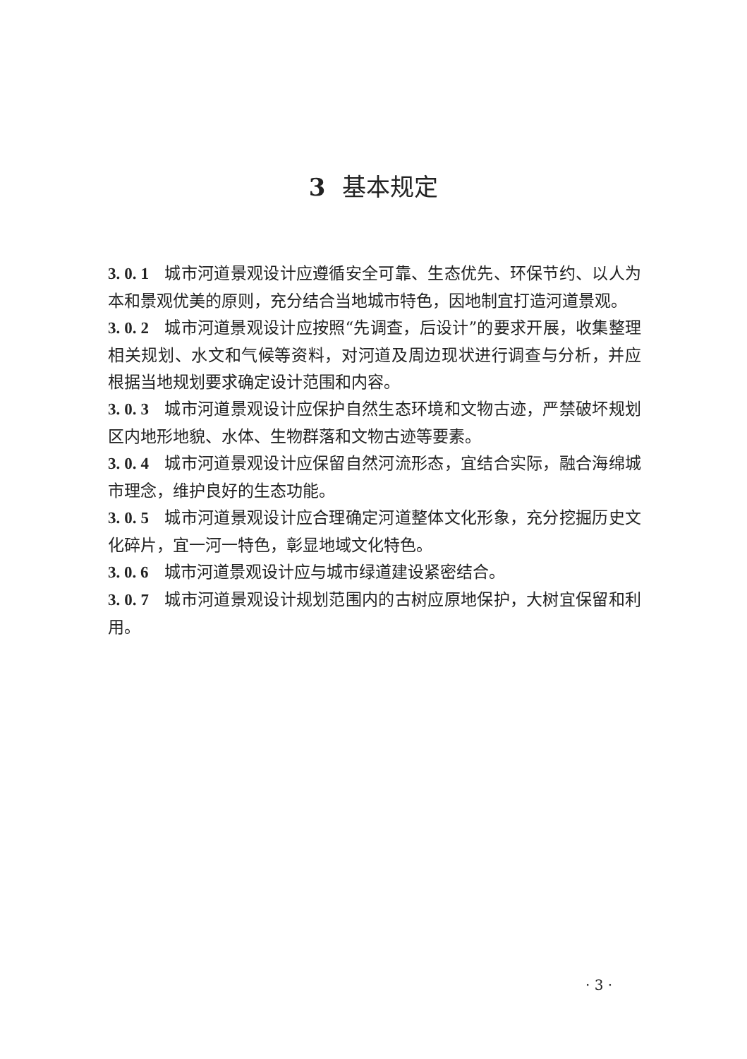3 基本规定
3. 0. 1 城市河道景观设计应遵循安全可靠、生态优先、环保节约、以人为本和景观优美的原则，充分结合当地城市特色，因地制宜打造河道景观。
3. 0. 2 城市河道景观设计应按照“先调查，后设计”的要求开展，收集整理相关规划、水文和气候等资料，对河道及周边现状进行调查与分析，并应根据当地规划要求确定设计范围和内容。
3. 0. 3 城市河道景观设计应保护自然生态环境和文物古迹，严禁破坏规划区内地形地貌、水体、生物群落和文物古迹等要素。
3. 0. 4 城市河道景观设计应保留自然河流形态，宜结合实际，融合海绵城市理念，维护良好的生态功能。
3. 0. 5 城市河道景观设计应合理确定河道整体文化形象，充分挖掘历史文化碎片，宜一河一特色，彰显地域文化特色。
3. 0. 6 城市河道景观设计应与城市绿道建设紧密结合。
3. 0. 7 城市河道景观设计规划范围内的古树应原地保护，大树宜保留和利用。
· 3 ·